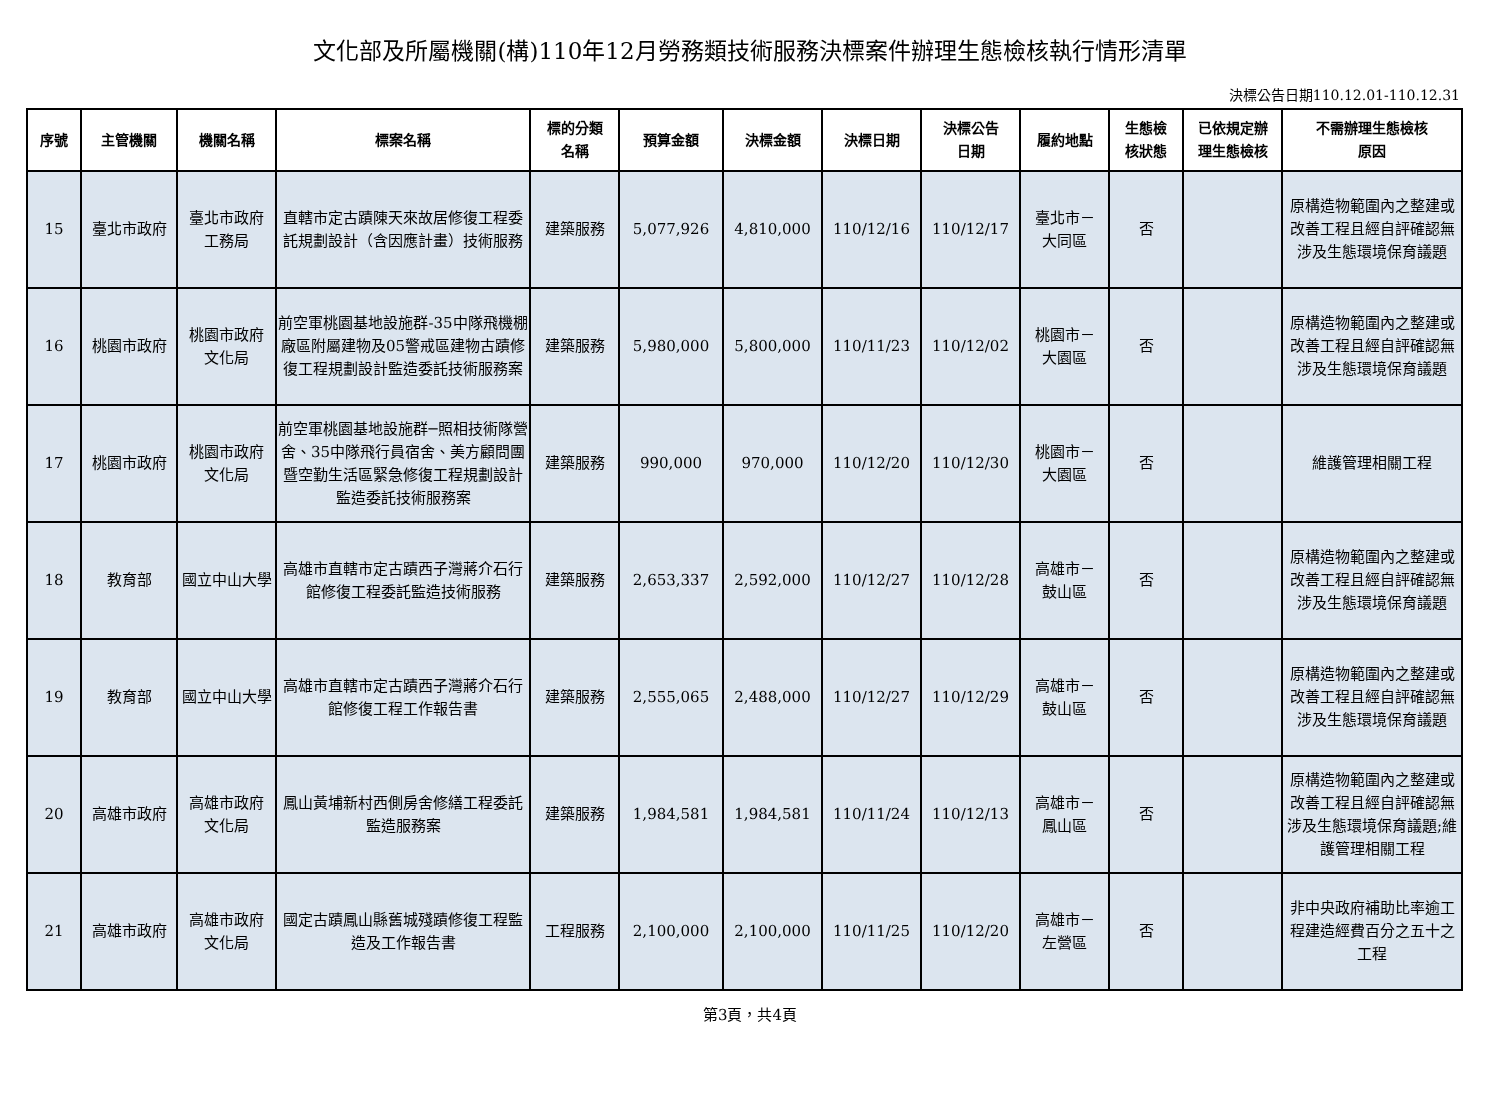文化部及所屬機關(構)110年12月勞務類技術服務決標案件辦理生態檢核執行情形清單
決標公告日期110.12.01-110.12.31
| 序號 | 主管機關 | 機關名稱 | 標案名稱 | 標的分類 名稱 | 預算金額 | 決標金額 | 決標日期 | 決標公告 日期 | 履約地點 | 生態檢 核狀態 | 已依規定辦 理生態檢核 | 不需辦理生態檢核 原因 |
| --- | --- | --- | --- | --- | --- | --- | --- | --- | --- | --- | --- | --- |
| 15 | 臺北市政府 | 臺北市政府 工務局 | 直轄市定古蹟陳天來故居修復工程委託規劃設計（含因應計畫）技術服務 | 建築服務 | 5,077,926 | 4,810,000 | 110/12/16 | 110/12/17 | 臺北市－ 大同區 | 否 | | 原構造物範圍內之整建或改善工程且經自評確認無涉及生態環境保育議題 |
| 16 | 桃園市政府 | 桃園市政府 文化局 | 前空軍桃園基地設施群-35中隊飛機棚廠區附屬建物及05警戒區建物古蹟修復工程規劃設計監造委託技術服務案 | 建築服務 | 5,980,000 | 5,800,000 | 110/11/23 | 110/12/02 | 桃園市－ 大園區 | 否 | | 原構造物範圍內之整建或改善工程且經自評確認無涉及生態環境保育議題 |
| 17 | 桃園市政府 | 桃園市政府 文化局 | 前空軍桃園基地設施群─照相技術隊營舍、35中隊飛行員宿舍、美方顧問團暨空勤生活區緊急修復工程規劃設計監造委託技術服務案 | 建築服務 | 990,000 | 970,000 | 110/12/20 | 110/12/30 | 桃園市－ 大園區 | 否 | | 維護管理相關工程 |
| 18 | 教育部 | 國立中山大學 | 高雄市直轄市定古蹟西子灣蔣介石行館修復工程委託監造技術服務 | 建築服務 | 2,653,337 | 2,592,000 | 110/12/27 | 110/12/28 | 高雄市－ 鼓山區 | 否 | | 原構造物範圍內之整建或改善工程且經自評確認無涉及生態環境保育議題 |
| 19 | 教育部 | 國立中山大學 | 高雄市直轄市定古蹟西子灣蔣介石行館修復工程工作報告書 | 建築服務 | 2,555,065 | 2,488,000 | 110/12/27 | 110/12/29 | 高雄市－ 鼓山區 | 否 | | 原構造物範圍內之整建或改善工程且經自評確認無涉及生態環境保育議題 |
| 20 | 高雄市政府 | 高雄市政府 文化局 | 鳳山黃埔新村西側房舍修繕工程委託監造服務案 | 建築服務 | 1,984,581 | 1,984,581 | 110/11/24 | 110/12/13 | 高雄市－ 鳳山區 | 否 | | 原構造物範圍內之整建或改善工程且經自評確認無涉及生態環境保育議題;維護管理相關工程 |
| 21 | 高雄市政府 | 高雄市政府 文化局 | 國定古蹟鳳山縣舊城殘蹟修復工程監造及工作報告書 | 工程服務 | 2,100,000 | 2,100,000 | 110/11/25 | 110/12/20 | 高雄市－ 左營區 | 否 | | 非中央政府補助比率逾工程建造經費百分之五十之工程 |
第3頁，共4頁